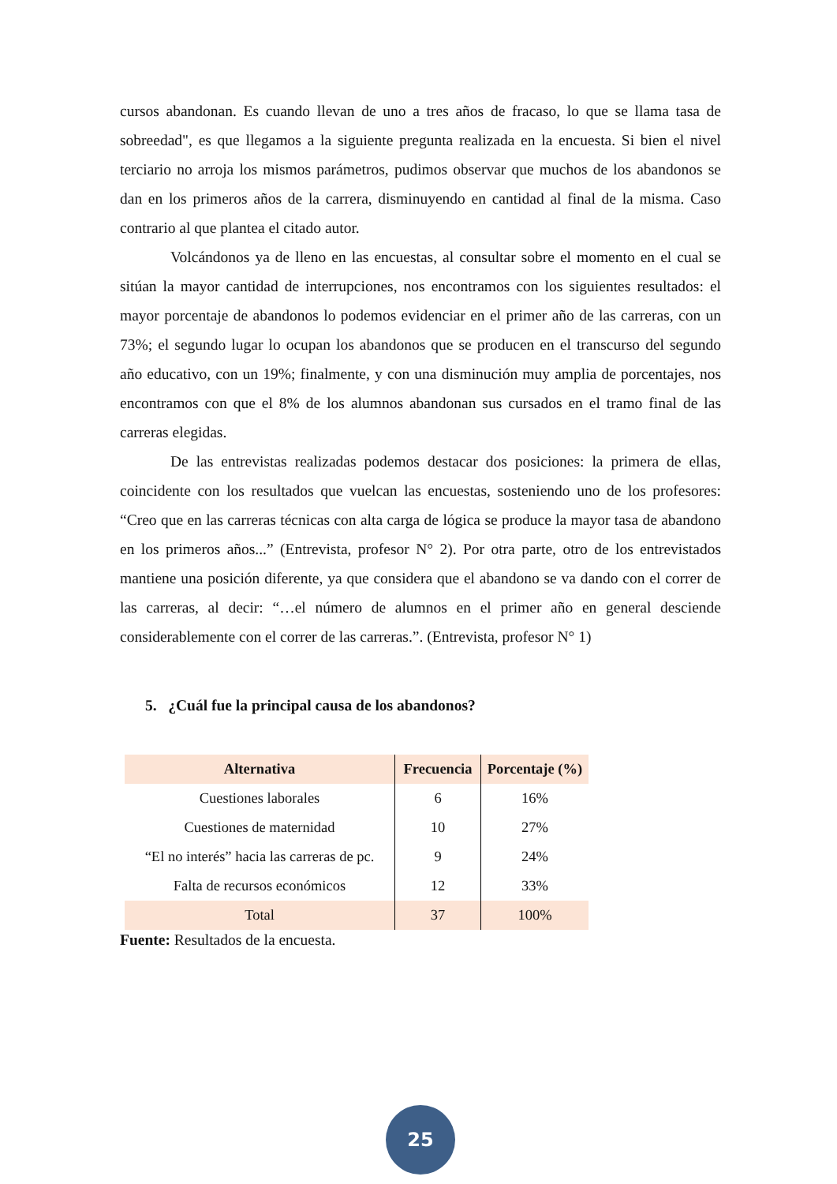cursos abandonan. Es cuando llevan de uno a tres años de fracaso, lo que se llama tasa de sobreedad", es que llegamos a la siguiente pregunta realizada en la encuesta. Si bien el nivel terciario no arroja los mismos parámetros, pudimos observar que muchos de los abandonos se dan en los primeros años de la carrera, disminuyendo en cantidad al final de la misma. Caso contrario al que plantea el citado autor.
Volcándonos ya de lleno en las encuestas, al consultar sobre el momento en el cual se sitúan la mayor cantidad de interrupciones, nos encontramos con los siguientes resultados: el mayor porcentaje de abandonos lo podemos evidenciar en el primer año de las carreras, con un 73%; el segundo lugar lo ocupan los abandonos que se producen en el transcurso del segundo año educativo, con un 19%; finalmente, y con una disminución muy amplia de porcentajes, nos encontramos con que el 8% de los alumnos abandonan sus cursados en el tramo final de las carreras elegidas.
De las entrevistas realizadas podemos destacar dos posiciones: la primera de ellas, coincidente con los resultados que vuelcan las encuestas, sosteniendo uno de los profesores: “Creo que en las carreras técnicas con alta carga de lógica se produce la mayor tasa de abandono en los primeros años...” (Entrevista, profesor N° 2). Por otra parte, otro de los entrevistados mantiene una posición diferente, ya que considera que el abandono se va dando con el correr de las carreras, al decir: “…el número de alumnos en el primer año en general desciende considerablemente con el correr de las carreras.”. (Entrevista, profesor N° 1)
5. ¿Cuál fue la principal causa de los abandonos?
| Alternativa | Frecuencia | Porcentaje (%) |
| --- | --- | --- |
| Cuestiones laborales | 6 | 16% |
| Cuestiones de maternidad | 10 | 27% |
| “El no interés” hacia las carreras de pc. | 9 | 24% |
| Falta de recursos económicos | 12 | 33% |
| Total | 37 | 100% |
Fuente: Resultados de la encuesta.
25